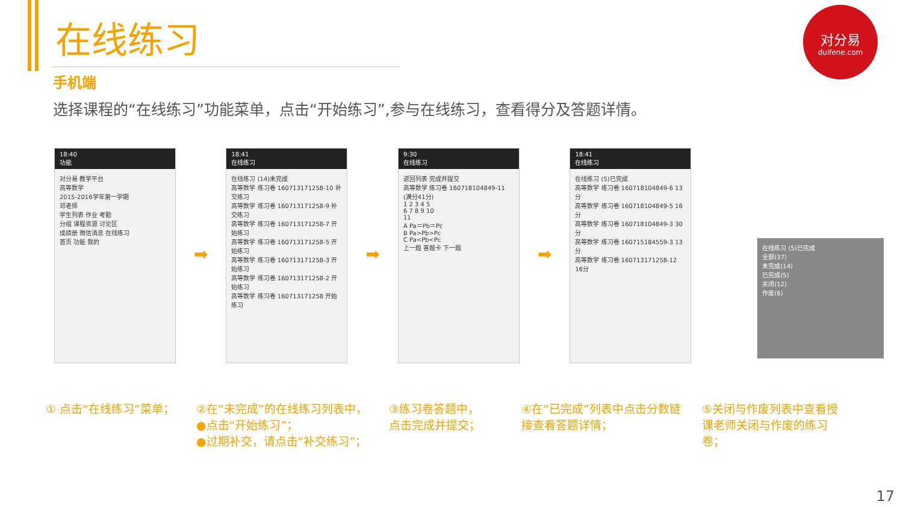在线练习
手机端
选择课程的“在线练习”功能菜单，点击“开始练习”,参与在线练习，查看得分及答题详情。
对分易
duifene.com
18:40
功能
对分易 教学平台
高等数学
2015-2016学年第一学期
邓老师
学生列表 作业 考勤
分组 课程资源 讨论区
成绩册 微信消息 在线练习
首页 功能 我的
➡
18:41
在线练习
在线练习 (14)未完成
高等数学 练习卷 160713171258-10 补交练习
高等数学 练习卷 160713171258-9 补交练习
高等数学 练习卷 160713171258-7 开始练习
高等数学 练习卷 160713171258-5 开始练习
高等数学 练习卷 160713171258-3 开始练习
高等数学 练习卷 160713171258-2 开始练习
高等数学 练习卷 160713171258 开始练习
➡
9:30
在线练习
返回列表 完成并提交
高等数学 练习卷 160718104849-11 (满分41分)
1 2 3 4 5
6 7 8 9 10
11
A Pa＝Pb＝Pc
B Pa>Pb>Pc
C Pa<Pb<Pc
上一题 答题卡 下一题
➡
18:41
在线练习
在线练习 (5)已完成
高等数学 练习卷 160718104849-6 13分
高等数学 练习卷 160718104849-5 16分
高等数学 练习卷 160718104849-3 30分
高等数学 练习卷 160715184559-3 13分
高等数学 练习卷 160713171258-12 16分
在线练习 (5)已完成
全部(37)
未完成(14)
已完成(5)
关闭(12)
作废(6)
① 点击“在线练习”菜单； ②在“未完成”的在线练习列表中，
●点击“开始练习”；
●过期补交，请点击“补交练习”；
③练习卷答题中，
点击完成并提交；
④在“已完成”列表中点击分数链接查看答题详情；
⑤关闭与作废列表中查看授课老师关闭与作废的练习卷；
17